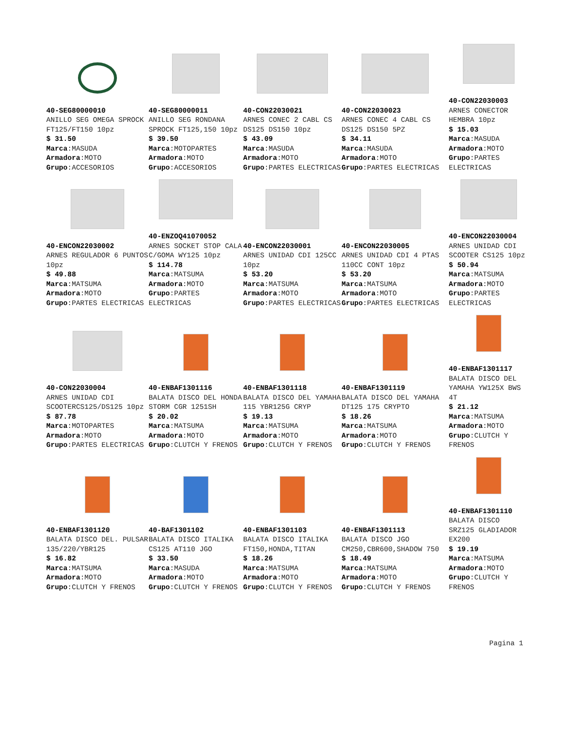40-SEG80000010
ANILLO SEG OMEGA SPROCK FT125/FT150 10pz
$ 31.50
Marca:MASUDA
Armadora:MOTO
Grupo:ACCESORIOS
40-SEG80000011
ANILLO SEG RONDANA SPROCK FT125,150 10pz
$ 39.50
Marca:MOTOPARTES
Armadora:MOTO
Grupo:ACCESORIOS
40-CON22030021
ARNES CONEC 2 CABL CS DS125 DS150 10pz
$ 43.09
Marca:MASUDA
Armadora:MOTO
Grupo:PARTES ELECTRICAS
40-CON22030023
ARNES CONEC 4 CABL CS DS125 DS150 5PZ
$ 34.11
Marca:MASUDA
Armadora:MOTO
Grupo:PARTES ELECTRICAS
40-CON22030003
ARNES CONECTOR HEMBRA 10pz
$ 15.03
Marca:MASUDA
Armadora:MOTO
Grupo:PARTES ELECTRICAS
40-ENCON22030002
ARNES REGULADOR 6 PUNTOS 10pz
$ 49.88
Marca:MATSUMA
Armadora:MOTO
Grupo:PARTES ELECTRICAS
40-ENZOQ41070052
ARNES SOCKET STOP CALA C/GOMA WY125 10pz
$ 114.78
Marca:MATSUMA
Armadora:MOTO
Grupo:PARTES ELECTRICAS
40-ENCON22030001
ARNES UNIDAD CDI 125CC 10pz
$ 53.20
Marca:MATSUMA
Armadora:MOTO
Grupo:PARTES ELECTRICAS
40-ENCON22030005
ARNES UNIDAD CDI 4 PTAS 110CC CONT 10pz
$ 53.20
Marca:MATSUMA
Armadora:MOTO
Grupo:PARTES ELECTRICAS
40-ENCON22030004
ARNES UNIDAD CDI SCOOTER CS125 10pz
$ 50.94
Marca:MATSUMA
Armadora:MOTO
Grupo:PARTES ELECTRICAS
40-CON22030004
ARNES UNIDAD CDI SCOOTERCS125/DS125 10pz
$ 87.78
Marca:MOTOPARTES
Armadora:MOTO
Grupo:PARTES ELECTRICAS
40-ENBAF1301116
BALATA DISCO DEL HONDA STORM CGR 1251SH
$ 20.02
Marca:MATSUMA
Armadora:MOTO
Grupo:CLUTCH Y FRENOS
40-ENBAF1301118
BALATA DISCO DEL YAMAHA 115 YBR125G CRYP
$ 19.13
Marca:MATSUMA
Armadora:MOTO
Grupo:CLUTCH Y FRENOS
40-ENBAF1301119
BALATA DISCO DEL YAMAHA DT125 175 CRYPTO
$ 18.26
Marca:MATSUMA
Armadora:MOTO
Grupo:CLUTCH Y FRENOS
40-ENBAF1301117
BALATA DISCO DEL YAMAHA YW125X BWS 4T
$ 21.12
Marca:MATSUMA
Armadora:MOTO
Grupo:CLUTCH Y FRENOS
40-ENBAF1301120
BALATA DISCO DEL. PULSAR 135/220/YBR125
$ 16.82
Marca:MATSUMA
Armadora:MOTO
Grupo:CLUTCH Y FRENOS
40-BAF1301102
BALATA DISCO ITALIKA CS125 AT110 JGO
$ 33.50
Marca:MASUDA
Armadora:MOTO
Grupo:CLUTCH Y FRENOS
40-ENBAF1301103
BALATA DISCO ITALIKA FT150,HONDA,TITAN
$ 18.26
Marca:MATSUMA
Armadora:MOTO
Grupo:CLUTCH Y FRENOS
40-ENBAF1301113
BALATA DISCO JGO CM250,CBR600,SHADOW 750
$ 18.49
Marca:MATSUMA
Armadora:MOTO
Grupo:CLUTCH Y FRENOS
40-ENBAF1301110
BALATA DISCO SRZ125 GLADIADOR EX200
$ 19.19
Marca:MATSUMA
Armadora:MOTO
Grupo:CLUTCH Y FRENOS
Pagina 1